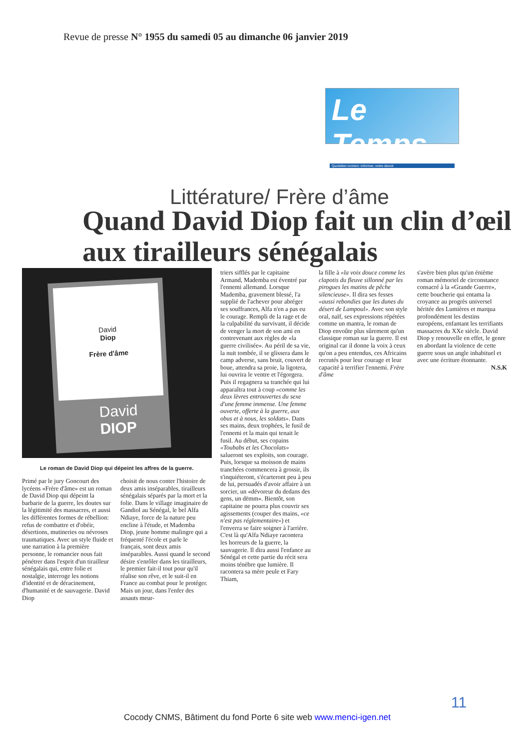Revue de presse N° 1955 du samedi 05 au dimanche 06 janvier 2019
Le Temps
Quotidien ivoirien: informer, notre devoir
Littérature/ Frère d’âme
Quand David Diop fait un clin d’œil aux tirailleurs sénégalais
David
Diop
Frère d'âme
David
DIOP
Le roman de David Diop qui dépeint les affres de la guerre.
Primé par le jury Goncourt des lycéens «Frère d'âme» est un roman de David Diop qui dépeint la barbarie de la guerre, les doutes sur la légitimité des massacres, et aussi les différentes formes de rébellion: refus de combattre et d'obéir, désertions, mutineries ou névroses traumatiques. Avec un style fluide et une narration à la première personne, le romancier nous fait pénétrer dans l'esprit d'un tirailleur sénégalais qui, entre folie et nostalgie, interroge les notions d'identité et de déracinement, d'humanité et de sauvagerie. David Diop
choisit de nous conter l'histoire de deux amis inséparables, tirailleurs sénégalais séparés par la mort et la folie. Dans le village imaginaire de Gandiol au Sénégal, le bel Alfa Ndiaye, force de la nature peu encline à l'étude, et Mademba Diop, jeune homme malingre qui a fréquenté l'école et parle le français, sont deux amis inséparables. Aussi quand le second désire s'enrôler dans les tirailleurs, le premier fait-il tout pour qu'il réalise son rêve, et le suit-il en France au combat pour le protéger. Mais un jour, dans l'enfer des assauts meur-
triers sifflés par le capitaine Armand, Mademba est éventré par l'ennemi allemand. Lorsque Mademba, gravement blessé, l'a supplié de l'achever pour abréger ses souffrances, Alfa n'en a pas eu le courage. Rempli de la rage et de la culpabilité du survivant, il décide de venger la mort de son ami en contrevenant aux règles de «la guerre civilisée». Au péril de sa vie, la nuit tombée, il se glissera dans le camp adverse, sans bruit, couvert de boue, attendra sa proie, la ligotera, lui ouvrira le ventre et l'égorgera. Puis il regagnera sa tranchée qui lui apparaîtra tout à coup «comme les deux lèvres entrouvertes du sexe d'une femme immense. Une femme ouverte, offerte à la guerre, aux obus et à nous, les soldats». Dans ses mains, deux trophées, le fusil de l'ennemi et la main qui tenait le fusil. Au début, ses copains «Toubabs et les Chocolats» salueront ses exploits, son courage. Puis, lorsque sa moisson de mains tranchées commencera à grossir, ils s'inquiéteront, s'écarteront peu à peu de lui, persuadés d'avoir affaire à un sorcier, un «dévoreur du dedans des gens, un dëmm». Bientôt, son capitaine ne pourra plus couvrir ses agissements (couper des mains, «ce n'est pas réglementaire») et l'enverra se faire soigner à l'arrière. C'est là qu'Alfa Ndiaye racontera les horreurs de la guerre, la sauvagerie. Il dira aussi l'enfance au Sénégal et cette partie du récit sera moins ténèbre que lumière. Il racontera sa mère peule et Fary Thiam,
la fille à «la voix douce comme les clapotis du fleuve sillonné par les pirogues les matins de pêche silencieuse». Il dira ses fesses «aussi rebondies que les dunes du désert de Lampoul». Avec son style oral, naïf, ses expressions répétées comme un mantra, le roman de Diop envoûte plus sûrement qu'un classique roman sur la guerre. Il est original car il donne la voix à ceux qu'on a peu entendus, ces Africains recrutés pour leur courage et leur capacité à terrifier l'ennemi. Frère d'âme
s'avère bien plus qu'un énième roman mémoriel de circonstance consacré à la «Grande Guerre», cette boucherie qui entama la croyance au progrès universel héritée des Lumières et marqua profondément les destins européens, enfantant les terrifiants massacres du XXe siècle. David Diop y renouvelle en effet, le genre en abordant la violence de cette guerre sous un angle inhabituel et avec une écriture étonnante.
N.S.K
11
Cocody CNMS, Bâtiment du fond Porte 6 site web www.menci-igen.net